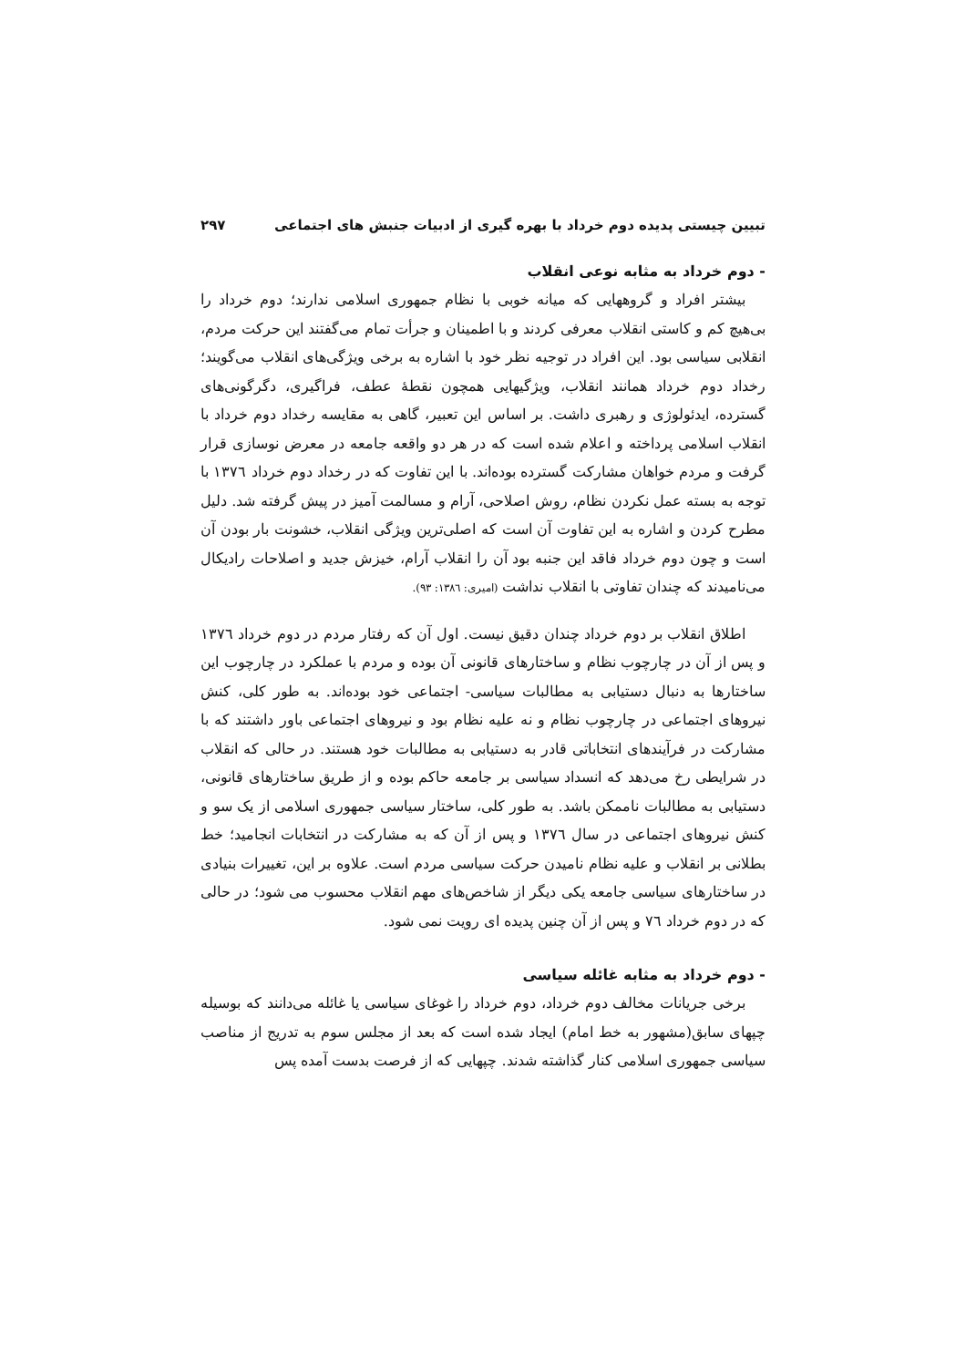تبیین چیستی پدیده دوم خرداد با بهره گیری از ادبیات جنبش های اجتماعی ۲۹۷
- دوم خرداد به مثابه نوعی انقلاب
بیشتر افراد و گروههایی که میانه خوبی با نظام جمهوری اسلامی ندارند؛ دوم خرداد را بی‌هیچ کم و کاستی انقلاب معرفی کردند و با اطمینان و جرأت تمام می‌گفتند این حرکت مردم، انقلابی سیاسی بود. این افراد در توجیه نظر خود با اشاره به برخی ویژگی‌های انقلاب می‌گویند؛ رخداد دوم خرداد همانند انقلاب، ویژگیهایی همچون نقطهٔ عطف، فراگیری، دگرگونی‌های گسترده، ایدئولوژی و رهبری داشت. بر اساس این تعبیر، گاهی به مقایسه رخداد دوم خرداد با انقلاب اسلامی پرداخته و اعلام شده است که در هر دو واقعه جامعه در معرض نوسازی قرار گرفت و مردم خواهان مشارکت گسترده بوده‌اند. با این تفاوت که در رخداد دوم خرداد ١٣٧٦ با توجه به بسته عمل نکردن نظام، روش اصلاحی، آرام و مسالمت آمیز در پیش گرفته شد. دلیل مطرح کردن و اشاره به این تفاوت آن است که اصلی‌ترین ویژگی انقلاب، خشونت بار بودن آن است و چون دوم خرداد فاقد این جنبه بود آن را انقلاب آرام، خیزش جدید و اصلاحات رادیکال می‌نامیدند که چندان تفاوتی با انقلاب نداشت (امیری: ١٣٨٦: ٩٣).
اطلاق انقلاب بر دوم خرداد چندان دقیق نیست. اول آن که رفتار مردم در دوم خرداد ١٣٧٦ و پس از آن در چارچوب نظام و ساختارهای قانونی آن بوده و مردم با عملکرد در چارچوب این ساختارها به دنبال دستیابی به مطالبات سیاسی- اجتماعی خود بوده‌اند. به طور کلی، کنش نیروهای اجتماعی در چارچوب نظام و نه علیه نظام بود و نیروهای اجتماعی باور داشتند که با مشارکت در فرآیندهای انتخاباتی قادر به دستیابی به مطالبات خود هستند. در حالی که انقلاب در شرایطی رخ می‌دهد که انسداد سیاسی بر جامعه حاکم بوده و از طریق ساختارهای قانونی، دستیابی به مطالبات ناممکن باشد. به طور کلی، ساختار سیاسی جمهوری اسلامی از یک سو و کنش نیروهای اجتماعی در سال ١٣٧٦ و پس از آن که به مشارکت در انتخابات انجامید؛ خط بطلانی بر انقلاب و علیه نظام نامیدن حرکت سیاسی مردم است. علاوه بر این، تغییرات بنیادی در ساختارهای سیاسی جامعه یکی دیگر از شاخص‌های مهم انقلاب محسوب می شود؛ در حالی که در دوم خرداد ٧٦ و پس از آن چنین پدیده ای رویت نمی شود.
- دوم خرداد به مثابه غائله سیاسی
برخی جریانات مخالف دوم خرداد، دوم خرداد را غوغای سیاسی یا غائله می‌دانند که بوسیله چپهای سابق(مشهور به خط امام) ایجاد شده است که بعد از مجلس سوم به تدریج از مناصب سیاسی جمهوری اسلامی کنار گذاشته شدند. چپهایی که از فرصت بدست آمده پس